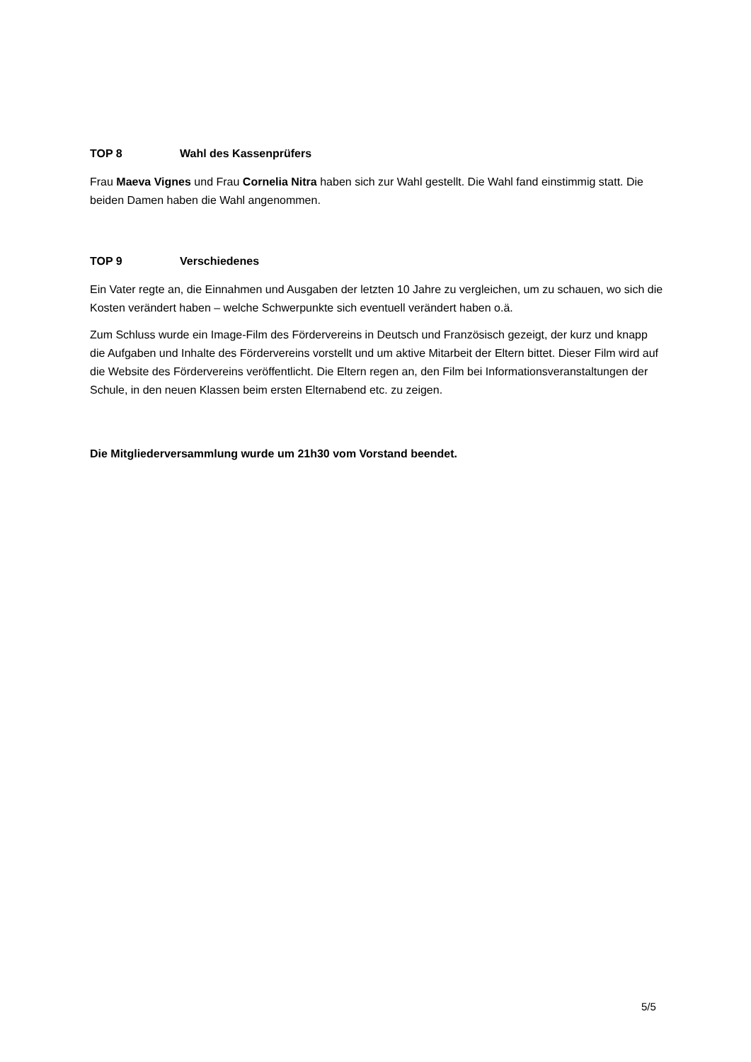TOP 8 Wahl des Kassenprüfers
Frau Maeva Vignes und Frau Cornelia Nitra haben sich zur Wahl gestellt. Die Wahl fand einstimmig statt. Die beiden Damen haben die Wahl angenommen.
TOP 9 Verschiedenes
Ein Vater regte an, die Einnahmen und Ausgaben der letzten 10 Jahre zu vergleichen, um zu schauen, wo sich die Kosten verändert haben – welche Schwerpunkte sich eventuell verändert haben o.ä.
Zum Schluss wurde ein Image-Film des Fördervereins in Deutsch und Französisch gezeigt, der kurz und knapp die Aufgaben und Inhalte des Fördervereins vorstellt und um aktive Mitarbeit der Eltern bittet. Dieser Film wird auf die Website des Fördervereins veröffentlicht. Die Eltern regen an, den Film bei Informationsveranstaltungen der Schule, in den neuen Klassen beim ersten Elternabend etc. zu zeigen.
Die Mitgliederversammlung wurde um 21h30 vom Vorstand beendet.
5/5